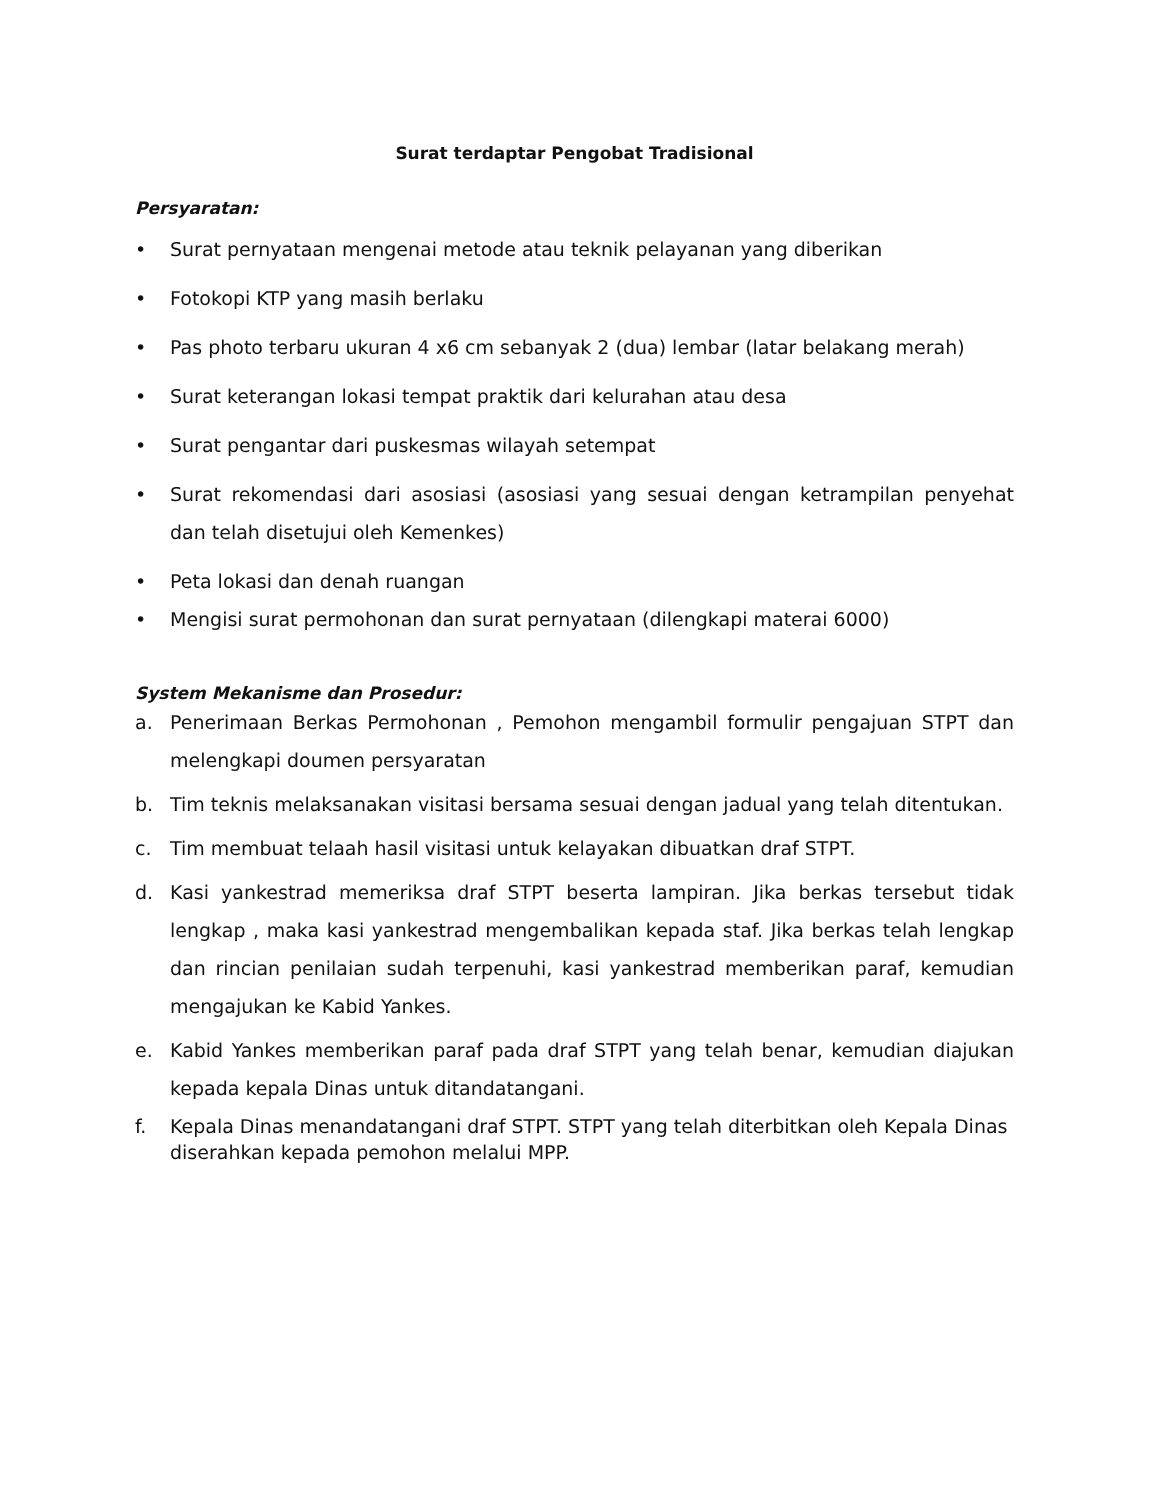Surat terdaptar Pengobat Tradisional
Persyaratan:
• Surat pernyataan mengenai metode atau teknik pelayanan yang diberikan
• Fotokopi KTP yang masih berlaku
• Pas photo terbaru ukuran 4 x6 cm sebanyak 2 (dua) lembar (latar belakang merah)
• Surat keterangan lokasi tempat praktik dari kelurahan atau desa
• Surat pengantar dari puskesmas wilayah setempat
• Surat rekomendasi dari asosiasi (asosiasi yang sesuai dengan ketrampilan penyehat dan telah disetujui oleh Kemenkes)
• Peta lokasi dan denah ruangan
• Mengisi surat permohonan dan surat pernyataan (dilengkapi materai 6000)
System Mekanisme dan Prosedur:
a. Penerimaan Berkas Permohonan , Pemohon mengambil formulir pengajuan STPT dan melengkapi doumen persyaratan
b. Tim teknis melaksanakan visitasi bersama sesuai dengan jadual yang telah ditentukan.
c. Tim membuat telaah hasil visitasi untuk kelayakan dibuatkan draf STPT.
d. Kasi yankestrad memeriksa draf STPT beserta lampiran. Jika berkas tersebut tidak lengkap , maka kasi yankestrad mengembalikan kepada staf. Jika berkas telah lengkap dan rincian penilaian sudah terpenuhi, kasi yankestrad memberikan paraf, kemudian mengajukan ke Kabid Yankes.
e. Kabid Yankes memberikan paraf pada draf STPT yang telah benar, kemudian diajukan kepada kepala Dinas untuk ditandatangani.
f. Kepala Dinas menandatangani draf STPT. STPT yang telah diterbitkan oleh Kepala Dinas diserahkan kepada pemohon melalui MPP.